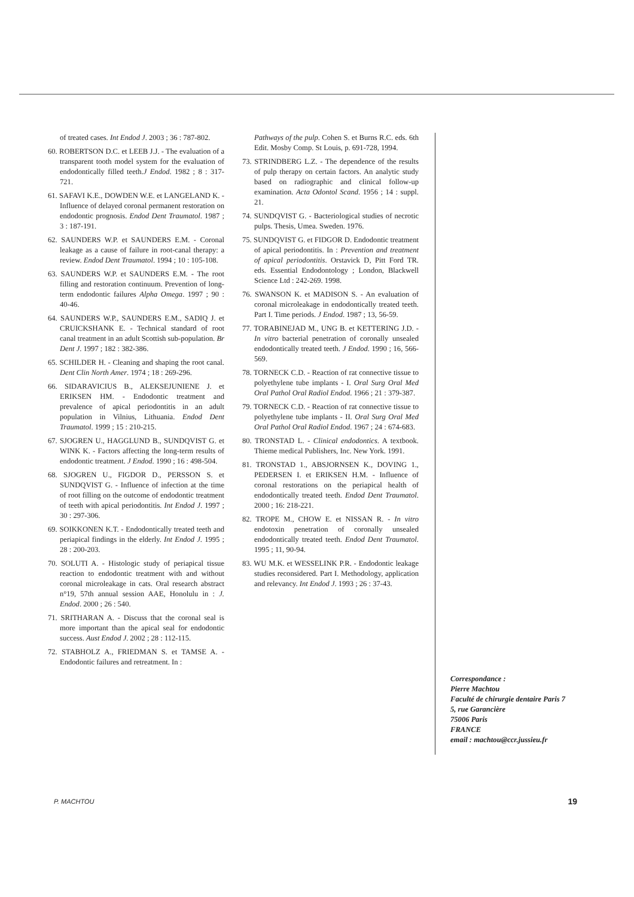of treated cases. Int Endod J. 2003 ; 36 : 787-802.
60. ROBERTSON D.C. et LEEB J.J. - The evaluation of a transparent tooth model system for the evaluation of endodontically filled teeth.J Endod. 1982 ; 8 : 317-721.
61. SAFAVI K.E., DOWDEN W.E. et LANGELAND K. - Influence of delayed coronal permanent restoration on endodontic prognosis. Endod Dent Traumatol. 1987 ; 3 : 187-191.
62. SAUNDERS W.P. et SAUNDERS E.M. - Coronal leakage as a cause of failure in root-canal therapy: a review. Endod Dent Traumatol. 1994 ; 10 : 105-108.
63. SAUNDERS W.P. et SAUNDERS E.M. - The root filling and restoration continuum. Prevention of long-term endodontic failures Alpha Omega. 1997 ; 90 : 40-46.
64. SAUNDERS W.P., SAUNDERS E.M., SADIQ J. et CRUICKSHANK E. - Technical standard of root canal treatment in an adult Scottish sub-population. Br Dent J. 1997 ; 182 : 382-386.
65. SCHILDER H. - Cleaning and shaping the root canal. Dent Clin North Amer. 1974 ; 18 : 269-296.
66. SIDARAVICIUS B., ALEKSEJUNIENE J. et ERIKSEN HM. - Endodontic treatment and prevalence of apical periodontitis in an adult population in Vilnius, Lithuania. Endod Dent Traumatol. 1999 ; 15 : 210-215.
67. SJOGREN U., HAGGLUND B., SUNDQVIST G. et WINK K. - Factors affecting the long-term results of endodontic treatment. J Endod. 1990 ; 16 : 498-504.
68. SJOGREN U., FIGDOR D., PERSSON S. et SUNDQVIST G. - Influence of infection at the time of root filling on the outcome of endodontic treatment of teeth with apical periodontitis. Int Endod J. 1997 ; 30 : 297-306.
69. SOIKKONEN K.T. - Endodontically treated teeth and periapical findings in the elderly. Int Endod J. 1995 ; 28 : 200-203.
70. SOLUTI A. - Histologic study of periapical tissue reaction to endodontic treatment with and without coronal microleakage in cats. Oral research abstract n°19, 57th annual session AAE, Honolulu in : J. Endod. 2000 ; 26 : 540.
71. SRITHARAN A. - Discuss that the coronal seal is more important than the apical seal for endodontic success. Aust Endod J. 2002 ; 28 : 112-115.
72. STABHOLZ A., FRIEDMAN S. et TAMSE A. - Endodontic failures and retreatment. In :
Pathways of the pulp. Cohen S. et Burns R.C. eds. 6th Edit. Mosby Comp. St Louis, p. 691-728, 1994.
73. STRINDBERG L.Z. - The dependence of the results of pulp therapy on certain factors. An analytic study based on radiographic and clinical follow-up examination. Acta Odontol Scand. 1956 ; 14 : suppl. 21.
74. SUNDQVIST G. - Bacteriological studies of necrotic pulps. Thesis, Umea. Sweden. 1976.
75. SUNDQVIST G. et FIDGOR D. Endodontic treatment of apical periodontitis. In : Prevention and treatment of apical periodontitis. Orstavick D, Pitt Ford TR. eds. Essential Endodontology ; London, Blackwell Science Ltd : 242-269. 1998.
76. SWANSON K. et MADISON S. - An evaluation of coronal microleakage in endodontically treated teeth. Part I. Time periods. J Endod. 1987 ; 13, 56-59.
77. TORABINEJAD M., UNG B. et KETTERING J.D. - In vitro bacterial penetration of coronally unsealed endodontically treated teeth. J Endod. 1990 ; 16, 566-569.
78. TORNECK C.D. - Reaction of rat connective tissue to polyethylene tube implants - I. Oral Surg Oral Med Oral Pathol Oral Radiol Endod. 1966 ; 21 : 379-387.
79. TORNECK C.D. - Reaction of rat connective tissue to polyethylene tube implants - II. Oral Surg Oral Med Oral Pathol Oral Radiol Endod. 1967 ; 24 : 674-683.
80. TRONSTAD L. - Clinical endodontics. A textbook. Thieme medical Publishers, Inc. New York. 1991.
81. TRONSTAD 1., ABSJORNSEN K., DOVING 1., PEDERSEN I. et ERIKSEN H.M. - Influence of coronal restorations on the periapical health of endodontically treated teeth. Endod Dent Traumatol. 2000 ; 16: 218-221.
82. TROPE M., CHOW E. et NISSAN R. - In vitro endotoxin penetration of coronally unsealed endodontically treated teeth. Endod Dent Traumatol. 1995 ; 11, 90-94.
83. WU M.K. et WESSELINK P.R. - Endodontic leakage studies reconsidered. Part I. Methodology, application and relevancy. Int Endod J. 1993 ; 26 : 37-43.
Correspondance :
Pierre Machtou
Faculté de chirurgie dentaire Paris 7
5, rue Garancière
75006 Paris
FRANCE
email : machtou@ccr.jussieu.fr
P. MACHTOU 19